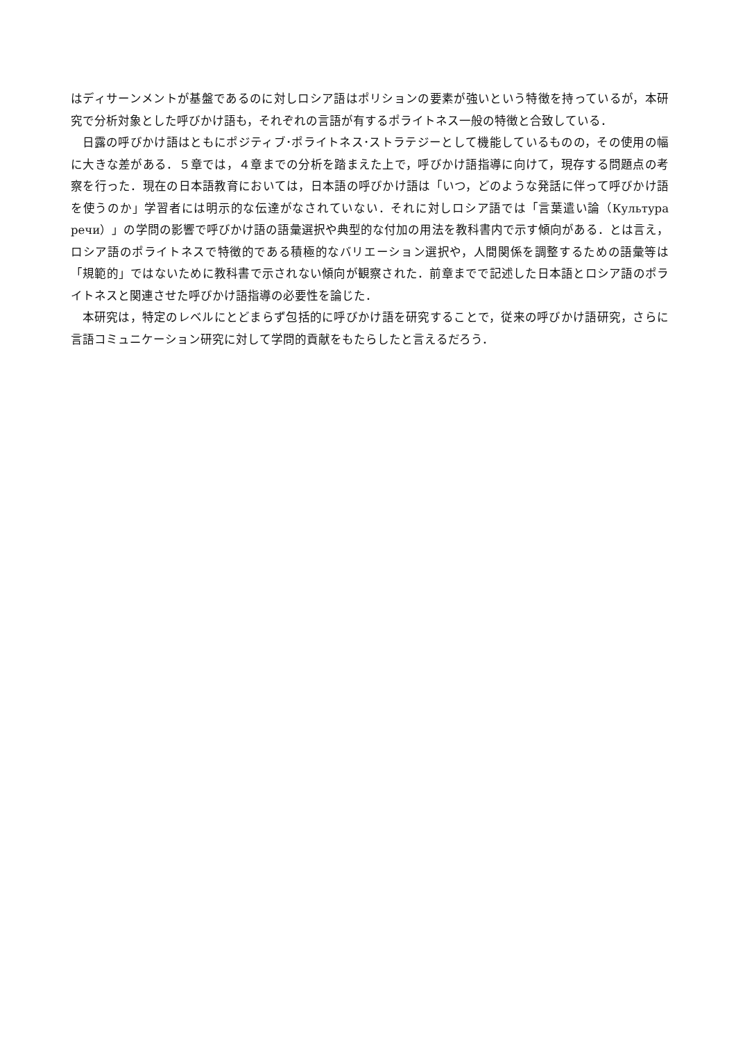はディサーンメントが基盤であるのに対しロシア語はポリションの要素が強いという特徴を持っているが，本研究で分析対象とした呼びかけ語も，それぞれの言語が有するポライトネス一般の特徴と合致している．
日露の呼びかけ語はともにポジティブ･ポライトネス･ストラテジーとして機能しているものの，その使用の幅に大きな差がある．５章では，４章までの分析を踏まえた上で，呼びかけ語指導に向けて，現存する問題点の考察を行った．現在の日本語教育においては，日本語の呼びかけ語は「いつ，どのような発話に伴って呼びかけ語を使うのか」学習者には明示的な伝達がなされていない．それに対しロシア語では「言葉遣い論（Культура речи）」の学問の影響で呼びかけ語の語彙選択や典型的な付加の用法を教科書内で示す傾向がある．とは言え，ロシア語のポライトネスで特徴的である積極的なバリエーション選択や，人間関係を調整するための語彙等は「規範的」ではないために教科書で示されない傾向が観察された．前章までで記述した日本語とロシア語のポライトネスと関連させた呼びかけ語指導の必要性を論じた．
本研究は，特定のレベルにとどまらず包括的に呼びかけ語を研究することで，従来の呼びかけ語研究，さらに言語コミュニケーション研究に対して学問的貢献をもたらしたと言えるだろう．